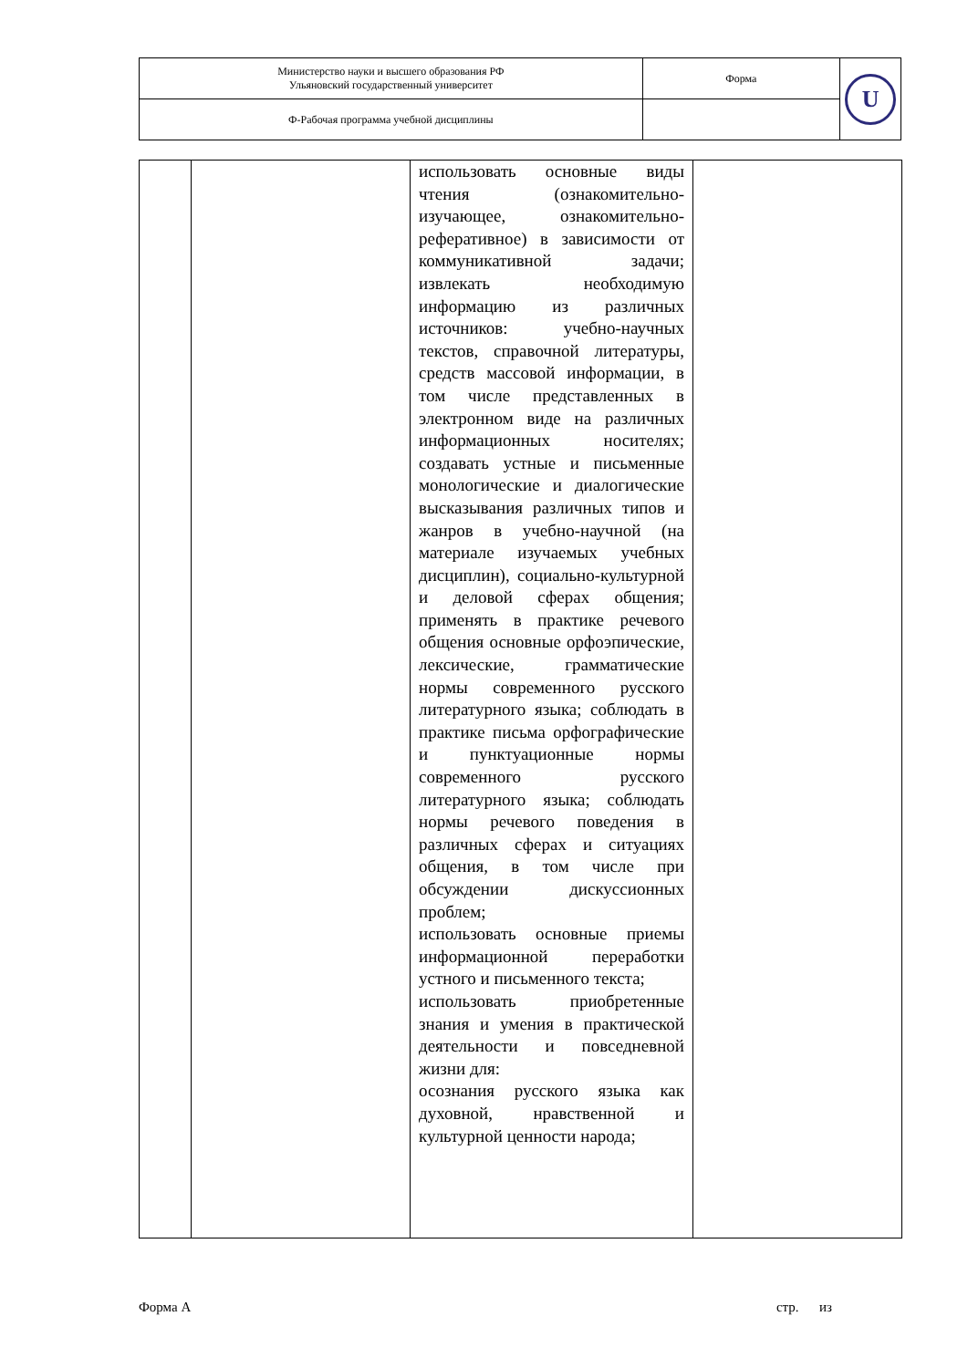| Министерство науки и высшего образования РФ Ульяновский государственный университет | Форма | U |
| Ф-Рабочая программа учебной дисциплины | | |
| | | использовать основные виды чтения (ознакомительно-изучающее, ознакомительно-реферативное) в зависимости от коммуникативной задачи; извлекать необходимую информацию из различных источников: учебно-научных текстов, справочной литературы, средств массовой информации, в том числе представленных в электронном виде на различных информационных носителях; создавать устные и письменные монологические и диалогические высказывания различных типов и жанров в учебно-научной (на материале изучаемых учебных дисциплин), социально-культурной и деловой сферах общения; применять в практике речевого общения основные орфоэпические, лексические, грамматические нормы современного русского литературного языка; соблюдать в практике письма орфографические и пунктуационные нормы современного русского литературного языка; соблюдать нормы речевого поведения в различных сферах и ситуациях общения, в том числе при обсуждении дискуссионных проблем; использовать основные приемы информационной переработки устного и письменного текста; использовать приобретенные знания и умения в практической деятельности и повседневной жизни для: осознания русского языка как духовной, нравственной и культурной ценности народа; | |
Форма А стр. из